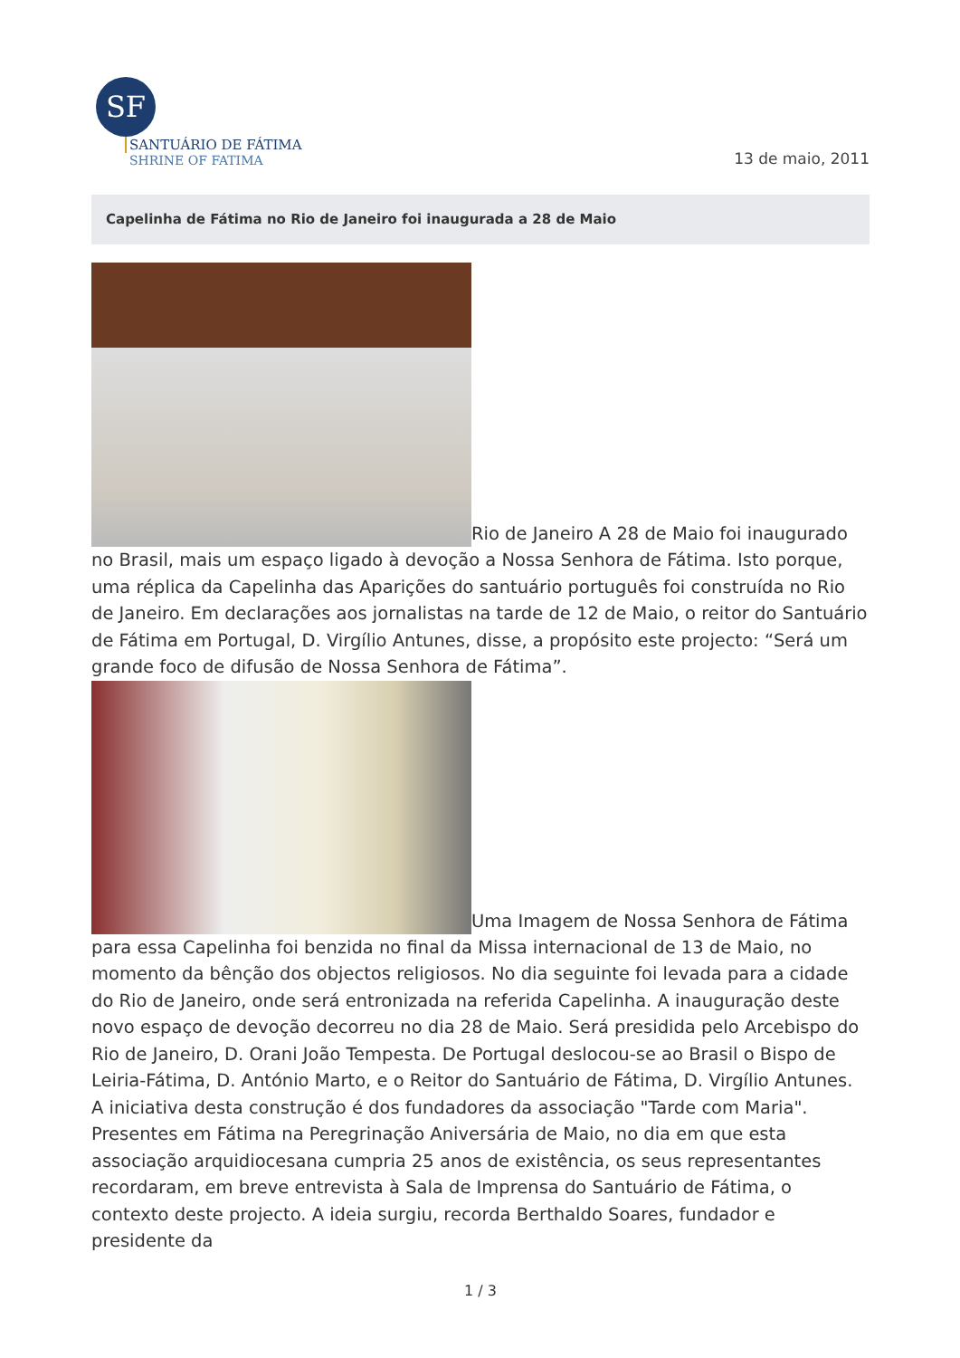SF
SANTUÁRIO DE FÁTIMA
SHRINE OF FATIMA
13 de maio, 2011
Capelinha de Fátima no Rio de Janeiro foi inaugurada a 28 de Maio
Rio de Janeiro A 28 de Maio foi inaugurado no Brasil, mais um espaço ligado à devoção a Nossa Senhora de Fátima. Isto porque, uma réplica da Capelinha das Aparições do santuário português foi construída no Rio de Janeiro. Em declarações aos jornalistas na tarde de 12 de Maio, o reitor do Santuário de Fátima em Portugal, D. Virgílio Antunes, disse, a propósito este projecto: “Será um grande foco de difusão de Nossa Senhora de Fátima”.
Uma Imagem de Nossa Senhora de Fátima para essa Capelinha foi benzida no final da Missa internacional de 13 de Maio, no momento da bênção dos objectos religiosos. No dia seguinte foi levada para a cidade do Rio de Janeiro, onde será entronizada na referida Capelinha. A inauguração deste novo espaço de devoção decorreu no dia 28 de Maio. Será presidida pelo Arcebispo do Rio de Janeiro, D. Orani João Tempesta. De Portugal deslocou-se ao Brasil o Bispo de Leiria-Fátima, D. António Marto, e o Reitor do Santuário de Fátima, D. Virgílio Antunes. A iniciativa desta construção é dos fundadores da associação "Tarde com Maria". Presentes em Fátima na Peregrinação Aniversária de Maio, no dia em que esta associação arquidiocesana cumpria 25 anos de existência, os seus representantes recordaram, em breve entrevista à Sala de Imprensa do Santuário de Fátima, o contexto deste projecto. A ideia surgiu, recorda Berthaldo Soares, fundador e presidente da
1 / 3